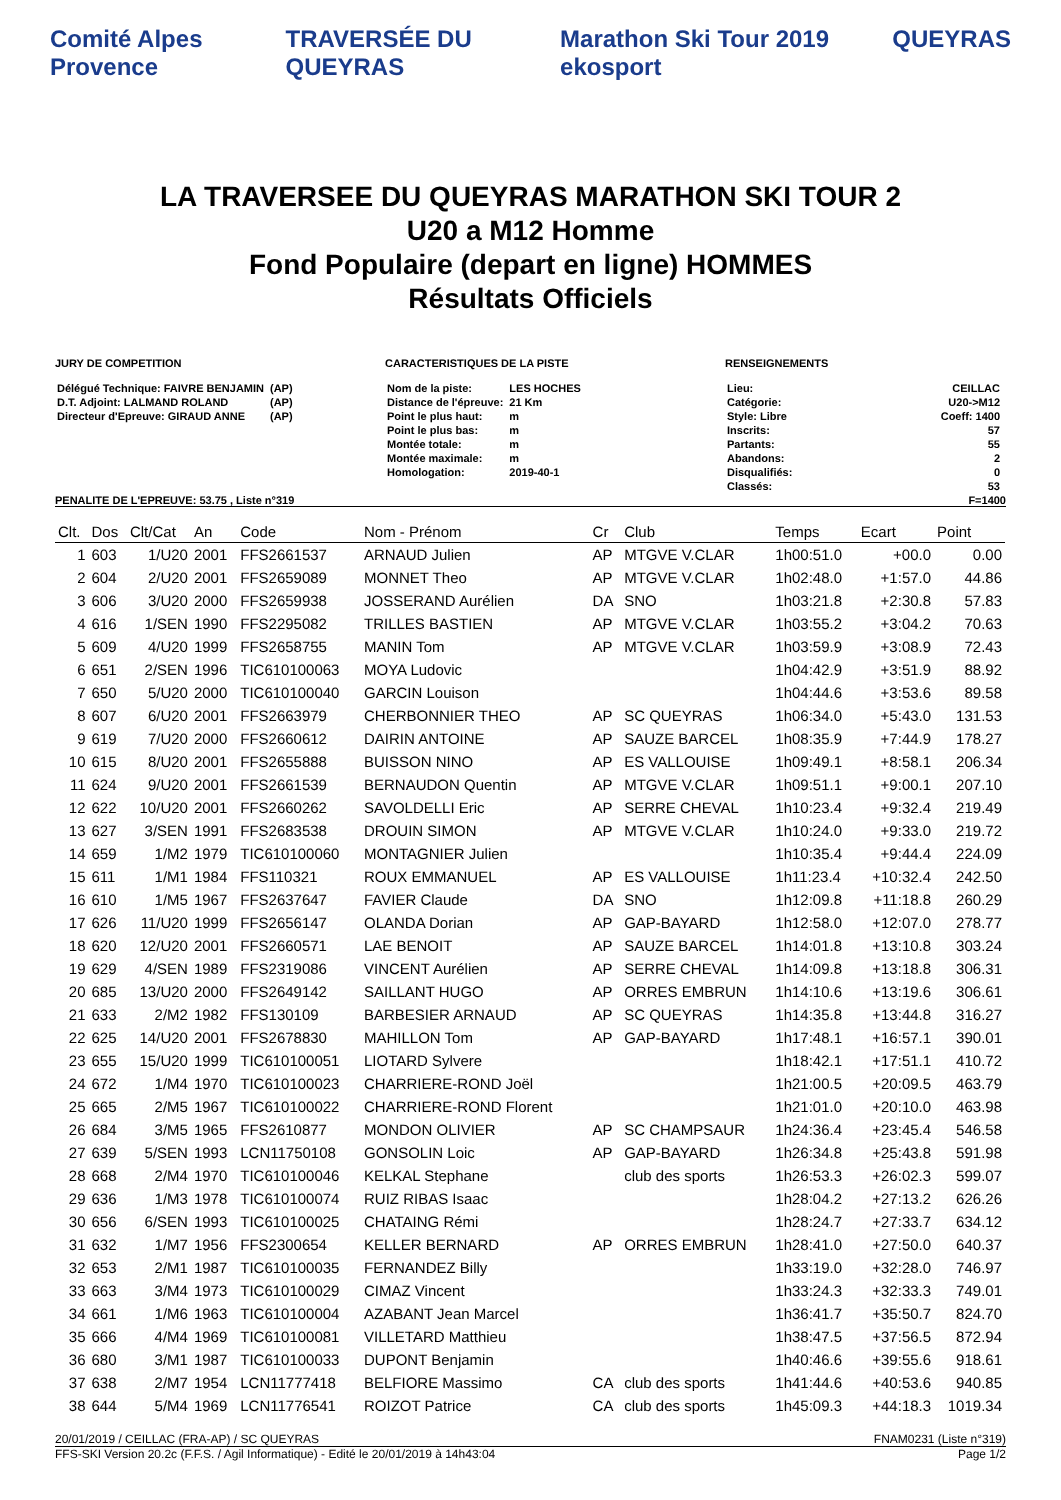Comité Alpes Provence TRAVERSÉE DU QUEYRAS Marathon Ski Tour 2019 ekosport
QUEYRAS
LA TRAVERSEE DU QUEYRAS MARATHON SKI TOUR 2
U20 a M12 Homme
Fond Populaire (depart en ligne) HOMMES
Résultats Officiels
JURY DE COMPETITION
| Délégué Technique: FAIVRE BENJAMIN | (AP) |
| D.T. Adjoint: LALMAND ROLAND | (AP) |
| Directeur d'Epreuve: GIRAUD ANNE | (AP) |
CARACTERISTIQUES DE LA PISTE
| Nom de la piste: | LES HOCHES |
| Distance de l'épreuve: | 21 Km |
| Point le plus haut: | m |
| Point le plus bas: | m |
| Montée totale: | m |
| Montée maximale: | m |
| Homologation: | 2019-40-1 |
RENSEIGNEMENTS
| Lieu: | CEILLAC |
| Catégorie: | U20->M12 |
| Style: Libre | Coeff: 1400 |
| Inscrits: | 57 |
| Partants: | 55 |
| Abandons: | 2 |
| Disqualifiés: | 0 |
| Classés: | 53 |
PENALITE DE L'EPREUVE: 53.75 , Liste n°319 F=1400
| Clt. | Dos | Clt/Cat | An | Code | Nom - Prénom | Cr | Club | Temps | Ecart | Point |
| --- | --- | --- | --- | --- | --- | --- | --- | --- | --- | --- |
| 1 | 603 | 1/U20 | 2001 | FFS2661537 | ARNAUD Julien | AP | MTGVE V.CLAR | 1h00:51.0 | +00.0 | 0.00 |
| 2 | 604 | 2/U20 | 2001 | FFS2659089 | MONNET Theo | AP | MTGVE V.CLAR | 1h02:48.0 | +1:57.0 | 44.86 |
| 3 | 606 | 3/U20 | 2000 | FFS2659938 | JOSSERAND Aurélien | DA | SNO | 1h03:21.8 | +2:30.8 | 57.83 |
| 4 | 616 | 1/SEN | 1990 | FFS2295082 | TRILLES BASTIEN | AP | MTGVE V.CLAR | 1h03:55.2 | +3:04.2 | 70.63 |
| 5 | 609 | 4/U20 | 1999 | FFS2658755 | MANIN Tom | AP | MTGVE V.CLAR | 1h03:59.9 | +3:08.9 | 72.43 |
| 6 | 651 | 2/SEN | 1996 | TIC610100063 | MOYA Ludovic | | | 1h04:42.9 | +3:51.9 | 88.92 |
| 7 | 650 | 5/U20 | 2000 | TIC610100040 | GARCIN Louison | | | 1h04:44.6 | +3:53.6 | 89.58 |
| 8 | 607 | 6/U20 | 2001 | FFS2663979 | CHERBONNIER THEO | AP | SC QUEYRAS | 1h06:34.0 | +5:43.0 | 131.53 |
| 9 | 619 | 7/U20 | 2000 | FFS2660612 | DAIRIN ANTOINE | AP | SAUZE BARCEL | 1h08:35.9 | +7:44.9 | 178.27 |
| 10 | 615 | 8/U20 | 2001 | FFS2655888 | BUISSON NINO | AP | ES VALLOUISE | 1h09:49.1 | +8:58.1 | 206.34 |
| 11 | 624 | 9/U20 | 2001 | FFS2661539 | BERNAUDON Quentin | AP | MTGVE V.CLAR | 1h09:51.1 | +9:00.1 | 207.10 |
| 12 | 622 | 10/U20 | 2001 | FFS2660262 | SAVOLDELLI Eric | AP | SERRE CHEVAL | 1h10:23.4 | +9:32.4 | 219.49 |
| 13 | 627 | 3/SEN | 1991 | FFS2683538 | DROUIN SIMON | AP | MTGVE V.CLAR | 1h10:24.0 | +9:33.0 | 219.72 |
| 14 | 659 | 1/M2 | 1979 | TIC610100060 | MONTAGNIER Julien | | | 1h10:35.4 | +9:44.4 | 224.09 |
| 15 | 611 | 1/M1 | 1984 | FFS110321 | ROUX EMMANUEL | AP | ES VALLOUISE | 1h11:23.4 | +10:32.4 | 242.50 |
| 16 | 610 | 1/M5 | 1967 | FFS2637647 | FAVIER Claude | DA | SNO | 1h12:09.8 | +11:18.8 | 260.29 |
| 17 | 626 | 11/U20 | 1999 | FFS2656147 | OLANDA Dorian | AP | GAP-BAYARD | 1h12:58.0 | +12:07.0 | 278.77 |
| 18 | 620 | 12/U20 | 2001 | FFS2660571 | LAE BENOIT | AP | SAUZE BARCEL | 1h14:01.8 | +13:10.8 | 303.24 |
| 19 | 629 | 4/SEN | 1989 | FFS2319086 | VINCENT Aurélien | AP | SERRE CHEVAL | 1h14:09.8 | +13:18.8 | 306.31 |
| 20 | 685 | 13/U20 | 2000 | FFS2649142 | SAILLANT HUGO | AP | ORRES EMBRUN | 1h14:10.6 | +13:19.6 | 306.61 |
| 21 | 633 | 2/M2 | 1982 | FFS130109 | BARBESIER ARNAUD | AP | SC QUEYRAS | 1h14:35.8 | +13:44.8 | 316.27 |
| 22 | 625 | 14/U20 | 2001 | FFS2678830 | MAHILLON Tom | AP | GAP-BAYARD | 1h17:48.1 | +16:57.1 | 390.01 |
| 23 | 655 | 15/U20 | 1999 | TIC610100051 | LIOTARD Sylvere | | | 1h18:42.1 | +17:51.1 | 410.72 |
| 24 | 672 | 1/M4 | 1970 | TIC610100023 | CHARRIERE-ROND Joël | | | 1h21:00.5 | +20:09.5 | 463.79 |
| 25 | 665 | 2/M5 | 1967 | TIC610100022 | CHARRIERE-ROND Florent | | | 1h21:01.0 | +20:10.0 | 463.98 |
| 26 | 684 | 3/M5 | 1965 | FFS2610877 | MONDON OLIVIER | AP | SC CHAMPSAUR | 1h24:36.4 | +23:45.4 | 546.58 |
| 27 | 639 | 5/SEN | 1993 | LCN11750108 | GONSOLIN Loic | AP | GAP-BAYARD | 1h26:34.8 | +25:43.8 | 591.98 |
| 28 | 668 | 2/M4 | 1970 | TIC610100046 | KELKAL Stephane | | club des sports | 1h26:53.3 | +26:02.3 | 599.07 |
| 29 | 636 | 1/M3 | 1978 | TIC610100074 | RUIZ RIBAS Isaac | | | 1h28:04.2 | +27:13.2 | 626.26 |
| 30 | 656 | 6/SEN | 1993 | TIC610100025 | CHATAING Rémi | | | 1h28:24.7 | +27:33.7 | 634.12 |
| 31 | 632 | 1/M7 | 1956 | FFS2300654 | KELLER BERNARD | AP | ORRES EMBRUN | 1h28:41.0 | +27:50.0 | 640.37 |
| 32 | 653 | 2/M1 | 1987 | TIC610100035 | FERNANDEZ Billy | | | 1h33:19.0 | +32:28.0 | 746.97 |
| 33 | 663 | 3/M4 | 1973 | TIC610100029 | CIMAZ Vincent | | | 1h33:24.3 | +32:33.3 | 749.01 |
| 34 | 661 | 1/M6 | 1963 | TIC610100004 | AZABANT Jean Marcel | | | 1h36:41.7 | +35:50.7 | 824.70 |
| 35 | 666 | 4/M4 | 1969 | TIC610100081 | VILLETARD Matthieu | | | 1h38:47.5 | +37:56.5 | 872.94 |
| 36 | 680 | 3/M1 | 1987 | TIC610100033 | DUPONT Benjamin | | | 1h40:46.6 | +39:55.6 | 918.61 |
| 37 | 638 | 2/M7 | 1954 | LCN11777418 | BELFIORE Massimo | CA | club des sports | 1h41:44.6 | +40:53.6 | 940.85 |
| 38 | 644 | 5/M4 | 1969 | LCN11776541 | ROIZOT Patrice | CA | club des sports | 1h45:09.3 | +44:18.3 | 1019.34 |
20/01/2019 / CEILLAC (FRA-AP) / SC QUEYRAS FNAM0231 (Liste n°319)
FFS-SKI Version 20.2c (F.F.S. / Agil Informatique) - Edité le 20/01/2019 à 14h43:04 Page 1/2